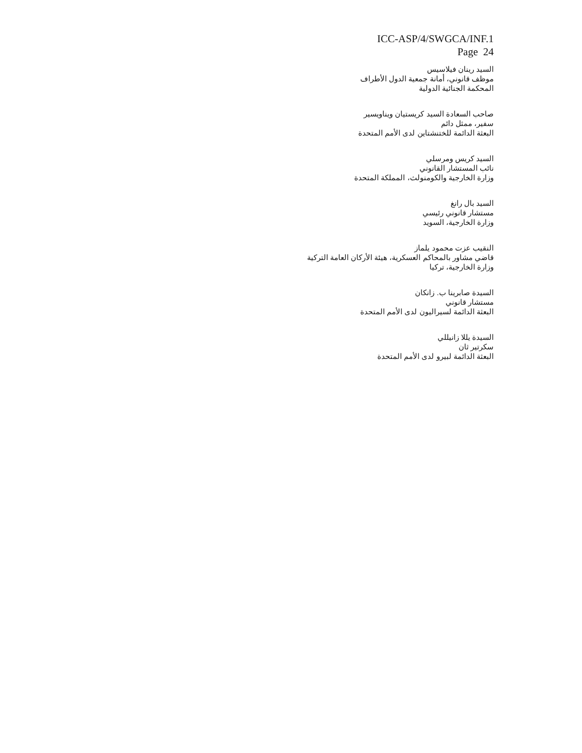ICC-ASP/4/SWGCA/INF.1
Page 24
السيد رينان فيلاسيس
موظف قانوني، أمانة جمعية الدول الأطراف
المحكمة الجنائية الدولية
صاحب السعادة السيد كريستيان ويناويسير
سفير، ممثل دائم
البعثة الدائمة للختنشتاين لدى الأمم المتحدة
السيد كريس ومرسلي
نائب المستشار القانوني
وزارة الخارجية والكومنولث، المملكة المتحدة
السيد بال رانغ
مستشار قانوني رئيسي
وزارة الخارجية، السويد
النقيب عزت محمود يلماز
قاضي مشاور بالمحاكم العسكرية، هيئة الأركان العامة التركية
وزارة الخارجية، تركيا
السيدة صابرينا ب. زانكان
مستشار قانوني
البعثة الدائمة لسيراليون لدى الأمم المتحدة
السيدة يللا زانيللي
سكرتير ثان
البعثة الدائمة لبيرو لدى الأمم المتحدة